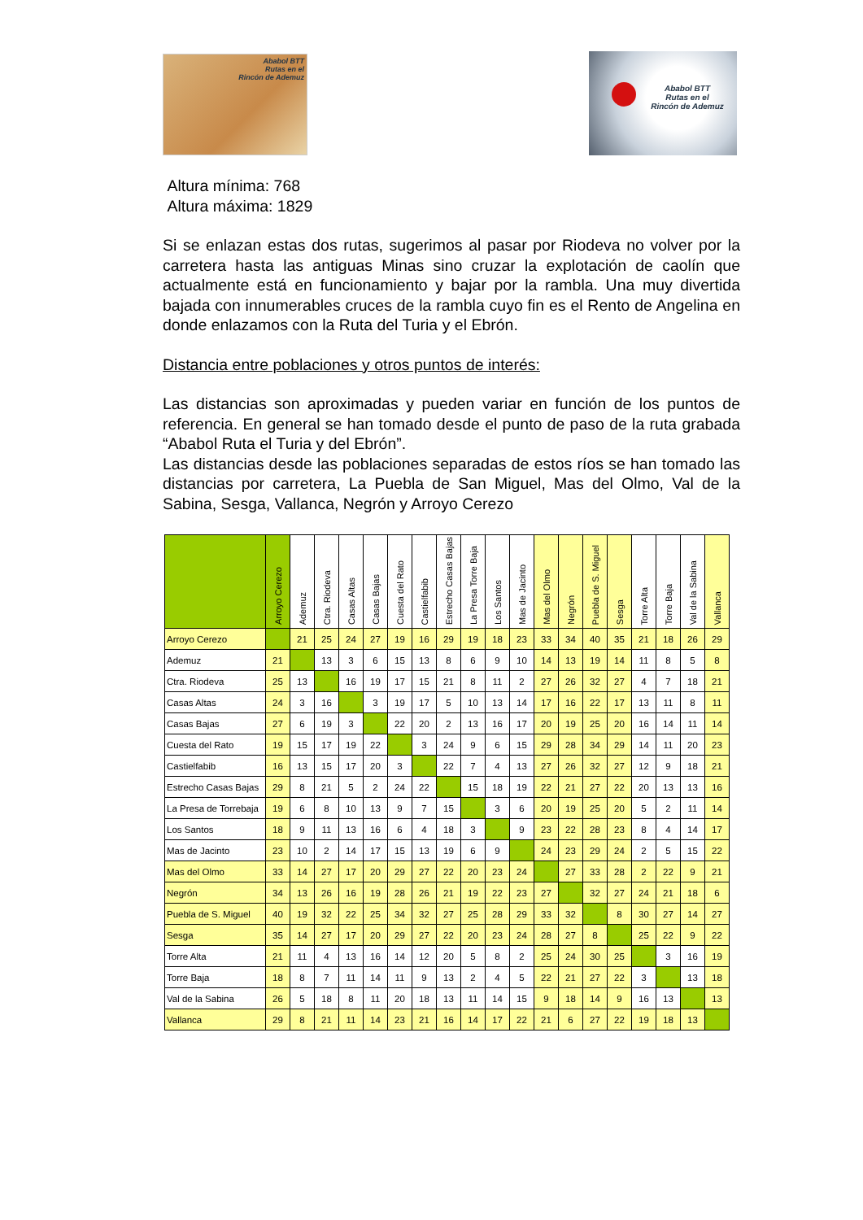Ababol BTT
Rutas en el
Rincón de Ademuz
Ababol BTT
Rutas en el
Rincón de Ademuz
Altura mínima: 768
Altura máxima: 1829
Si se enlazan estas dos rutas, sugerimos al pasar por Riodeva no volver por la carretera hasta las antiguas Minas sino cruzar la explotación de caolín que actualmente está en funcionamiento y bajar por la rambla. Una muy divertida bajada con innumerables cruces de la rambla cuyo fin es el Rento de Angelina en donde enlazamos con la Ruta del Turia y el Ebrón.
Distancia entre poblaciones y otros puntos de interés:
Las distancias son aproximadas y pueden variar en función de los puntos de referencia. En general se han tomado desde el punto de paso de la ruta grabada “Ababol Ruta el Turia y del Ebrón”.
Las distancias desde las poblaciones separadas de estos ríos se han tomado las distancias por carretera, La Puebla de San Miguel, Mas del Olmo, Val de la Sabina, Sesga, Vallanca, Negrón y Arroyo Cerezo
| | Arroyo Cerezo | Ademuz | Ctra. Riodeva | Casas Altas | Casas Bajas | Cuesta del Rato | Castielfabib | Estrecho Casas Bajas | La Presa Torre Baja | Los Santos | Mas de Jacinto | Mas del Olmo | Negrón | Puebla de S. Miguel | Sesga | Torre Alta | Torre Baja | Val de la Sabina | Vallanca |
| --- | --- | --- | --- | --- | --- | --- | --- | --- | --- | --- | --- | --- | --- | --- | --- | --- | --- | --- | --- |
| Arroyo Cerezo | | 21 | 25 | 24 | 27 | 19 | 16 | 29 | 19 | 18 | 23 | 33 | 34 | 40 | 35 | 21 | 18 | 26 | 29 |
| Ademuz | 21 | | 13 | 3 | 6 | 15 | 13 | 8 | 6 | 9 | 10 | 14 | 13 | 19 | 14 | 11 | 8 | 5 | 8 |
| Ctra. Riodeva | 25 | 13 | | 16 | 19 | 17 | 15 | 21 | 8 | 11 | 2 | 27 | 26 | 32 | 27 | 4 | 7 | 18 | 21 |
| Casas Altas | 24 | 3 | 16 | | 3 | 19 | 17 | 5 | 10 | 13 | 14 | 17 | 16 | 22 | 17 | 13 | 11 | 8 | 11 |
| Casas Bajas | 27 | 6 | 19 | 3 | | 22 | 20 | 2 | 13 | 16 | 17 | 20 | 19 | 25 | 20 | 16 | 14 | 11 | 14 |
| Cuesta del Rato | 19 | 15 | 17 | 19 | 22 | | 3 | 24 | 9 | 6 | 15 | 29 | 28 | 34 | 29 | 14 | 11 | 20 | 23 |
| Castielfabib | 16 | 13 | 15 | 17 | 20 | 3 | | 22 | 7 | 4 | 13 | 27 | 26 | 32 | 27 | 12 | 9 | 18 | 21 |
| Estrecho Casas Bajas | 29 | 8 | 21 | 5 | 2 | 24 | 22 | | 15 | 18 | 19 | 22 | 21 | 27 | 22 | 20 | 13 | 13 | 16 |
| La Presa de Torrebaja | 19 | 6 | 8 | 10 | 13 | 9 | 7 | 15 | | 3 | 6 | 20 | 19 | 25 | 20 | 5 | 2 | 11 | 14 |
| Los Santos | 18 | 9 | 11 | 13 | 16 | 6 | 4 | 18 | 3 | | 9 | 23 | 22 | 28 | 23 | 8 | 4 | 14 | 17 |
| Mas de Jacinto | 23 | 10 | 2 | 14 | 17 | 15 | 13 | 19 | 6 | 9 | | 24 | 23 | 29 | 24 | 2 | 5 | 15 | 22 |
| Mas del Olmo | 33 | 14 | 27 | 17 | 20 | 29 | 27 | 22 | 20 | 23 | 24 | | 27 | 33 | 28 | 2 | 22 | 9 | 21 |
| Negrón | 34 | 13 | 26 | 16 | 19 | 28 | 26 | 21 | 19 | 22 | 23 | 27 | | 32 | 27 | 24 | 21 | 18 | 6 |
| Puebla de S. Miguel | 40 | 19 | 32 | 22 | 25 | 34 | 32 | 27 | 25 | 28 | 29 | 33 | 32 | | 8 | 30 | 27 | 14 | 27 |
| Sesga | 35 | 14 | 27 | 17 | 20 | 29 | 27 | 22 | 20 | 23 | 24 | 28 | 27 | 8 | | 25 | 22 | 9 | 22 |
| Torre Alta | 21 | 11 | 4 | 13 | 16 | 14 | 12 | 20 | 5 | 8 | 2 | 25 | 24 | 30 | 25 | | 3 | 16 | 19 |
| Torre Baja | 18 | 8 | 7 | 11 | 14 | 11 | 9 | 13 | 2 | 4 | 5 | 22 | 21 | 27 | 22 | 3 | | 13 | 18 |
| Val de la Sabina | 26 | 5 | 18 | 8 | 11 | 20 | 18 | 13 | 11 | 14 | 15 | 9 | 18 | 14 | 9 | 16 | 13 | | 13 |
| Vallanca | 29 | 8 | 21 | 11 | 14 | 23 | 21 | 16 | 14 | 17 | 22 | 21 | 6 | 27 | 22 | 19 | 18 | 13 | |